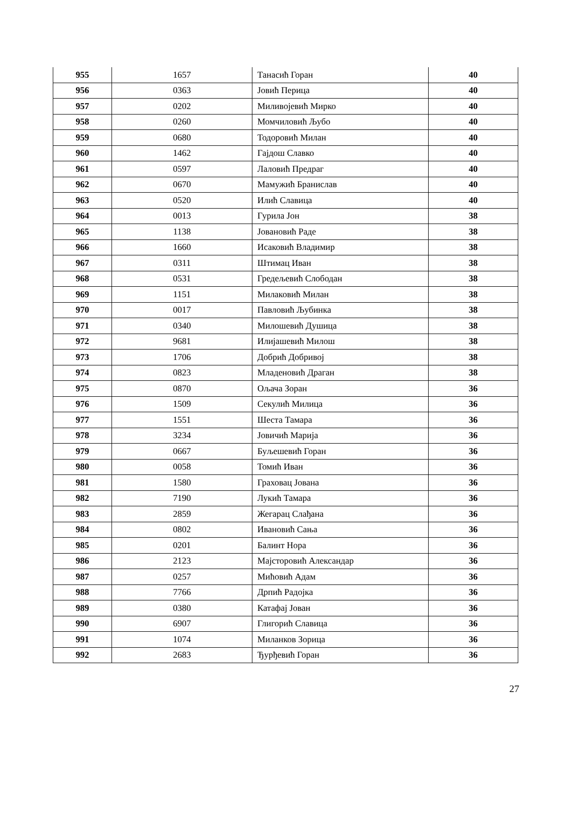| 955 | 1657 | Танасић Горан | 40 |
| 956 | 0363 | Јовић Перица | 40 |
| 957 | 0202 | Миливојевић Мирко | 40 |
| 958 | 0260 | Момчиловић Љубо | 40 |
| 959 | 0680 | Тодоровић Милан | 40 |
| 960 | 1462 | Гајдош Славко | 40 |
| 961 | 0597 | Лаловић Предраг | 40 |
| 962 | 0670 | Мамужић Бранислав | 40 |
| 963 | 0520 | Илић Славица | 40 |
| 964 | 0013 | Гурила Јон | 38 |
| 965 | 1138 | Јовановић Раде | 38 |
| 966 | 1660 | Исаковић Владимир | 38 |
| 967 | 0311 | Штимац Иван | 38 |
| 968 | 0531 | Гредељевић Слободан | 38 |
| 969 | 1151 | Милаковић Милан | 38 |
| 970 | 0017 | Павловић Љубинка | 38 |
| 971 | 0340 | Милошевић Душица | 38 |
| 972 | 9681 | Илијашевић Милош | 38 |
| 973 | 1706 | Добрић Добривој | 38 |
| 974 | 0823 | Младеновић Драган | 38 |
| 975 | 0870 | Ољача Зоран | 36 |
| 976 | 1509 | Секулић Милица | 36 |
| 977 | 1551 | Шеста Тамара | 36 |
| 978 | 3234 | Јовичић Марија | 36 |
| 979 | 0667 | Буљешевић Горан | 36 |
| 980 | 0058 | Томић Иван | 36 |
| 981 | 1580 | Граховац Јована | 36 |
| 982 | 7190 | Лукић Тамара | 36 |
| 983 | 2859 | Жегарац Слађана | 36 |
| 984 | 0802 | Ивановић Сања | 36 |
| 985 | 0201 | Балинт Нора | 36 |
| 986 | 2123 | Мајсторовић Александар | 36 |
| 987 | 0257 | Мићовић Адам | 36 |
| 988 | 7766 | Дрпић Радојка | 36 |
| 989 | 0380 | Катафај Јован | 36 |
| 990 | 6907 | Глигорић Славица | 36 |
| 991 | 1074 | Миланков Зорица | 36 |
| 992 | 2683 | Ђурђевић Горан | 36 |
27